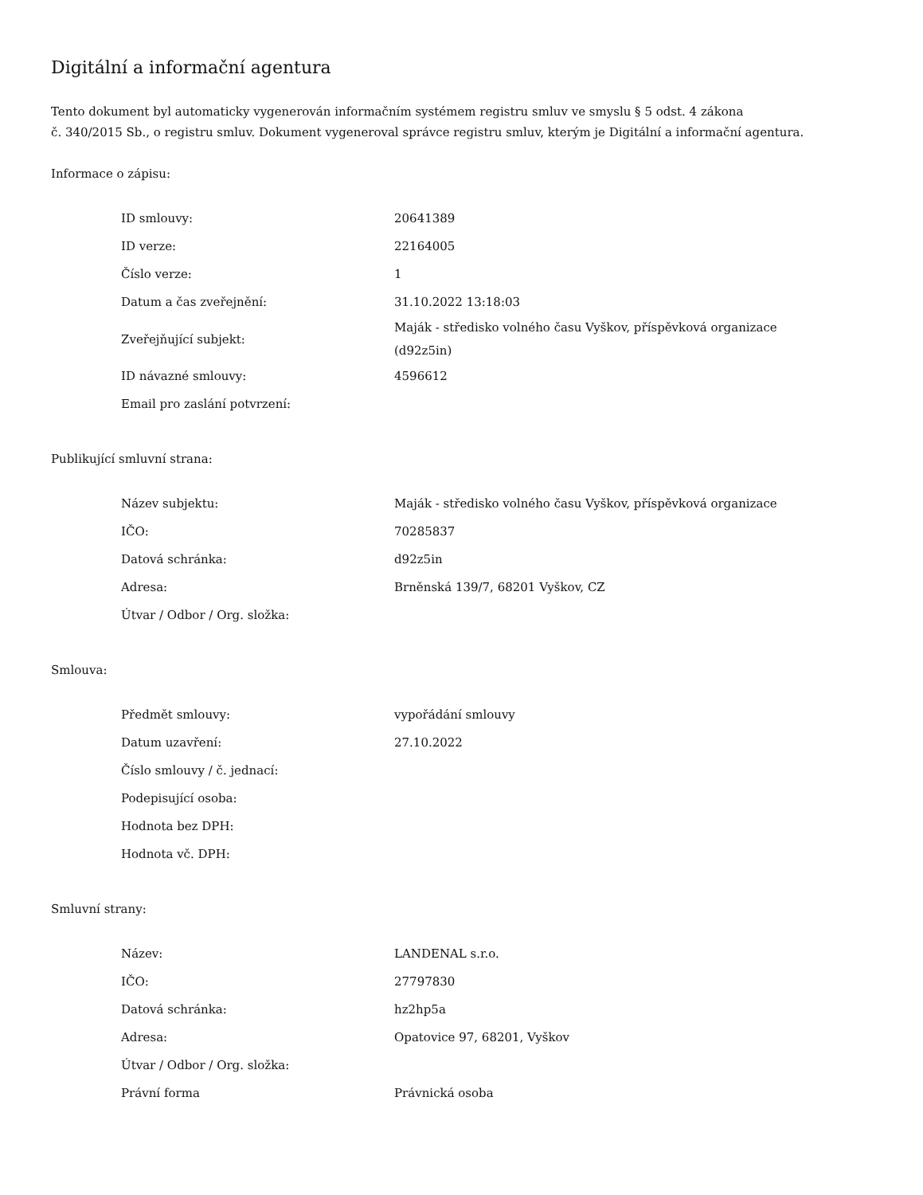Digitální a informační agentura
Tento dokument byl automaticky vygenerován informačním systémem registru smluv ve smyslu § 5 odst. 4 zákona
č. 340/2015 Sb., o registru smluv. Dokument vygeneroval správce registru smluv, kterým je Digitální a informační agentura.
Informace o zápisu:
| ID smlouvy: | 20641389 |
| ID verze: | 22164005 |
| Číslo verze: | 1 |
| Datum a čas zveřejnění: | 31.10.2022 13:18:03 |
| Zveřejňující subjekt: | Maják - středisko volného času Vyškov, příspěvková organizace (d92z5in) |
| ID návazné smlouvy: | 4596612 |
| Email pro zaslání potvrzení: | |
Publikující smluvní strana:
| Název subjektu: | Maják - středisko volného času Vyškov, příspěvková organizace |
| IČO: | 70285837 |
| Datová schránka: | d92z5in |
| Adresa: | Brněnská 139/7, 68201 Vyškov, CZ |
| Útvar / Odbor / Org. složka: | |
Smlouva:
| Předmět smlouvy: | vypořádání smlouvy |
| Datum uzavření: | 27.10.2022 |
| Číslo smlouvy / č. jednací: | |
| Podepisující osoba: | |
| Hodnota bez DPH: | |
| Hodnota vč. DPH: | |
Smluvní strany:
| Název: | LANDENAL s.r.o. |
| IČO: | 27797830 |
| Datová schránka: | hz2hp5a |
| Adresa: | Opatovice 97, 68201, Vyškov |
| Útvar / Odbor / Org. složka: | |
| Právní forma | Právnická osoba |